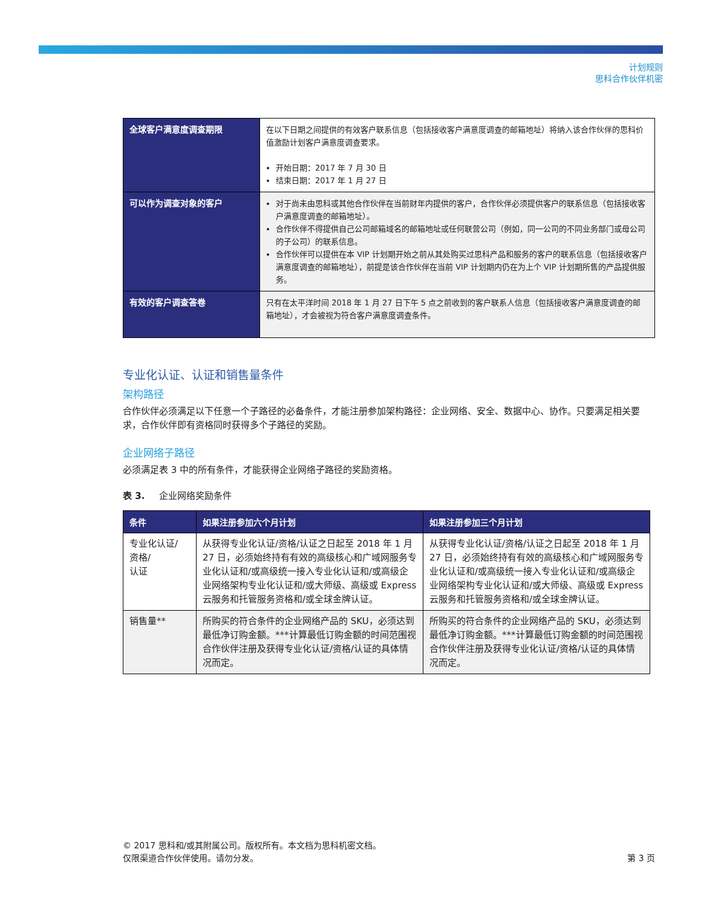计划规则
思科合作伙伴机密
| 全球客户满意度调查期限 | 在以下日期之间提供的有效客户联系信息（包括接收客户满意度调查的邮箱地址）将纳入该合作伙伴的思科价值激励计划客户满意度调查要求。 开始日期：2017 年 7 月 30 日 结束日期：2017 年 1 月 27 日 |
| 可以作为调查对象的客户 | 对于尚未由思科或其他合作伙伴在当前财年内提供的客户，合作伙伴必须提供客户的联系信息（包括接收客户满意度调查的邮箱地址）。 合作伙伴不得提供自己公司邮箱域名的邮箱地址或任何联营公司（例如，同一公司的不同业务部门或母公司的子公司）的联系信息。 合作伙伴可以提供在本 VIP 计划期开始之前从其处购买过思科产品和服务的客户的联系信息（包括接收客户满意度调查的邮箱地址），前提是该合作伙伴在当前 VIP 计划期内仍在为上个 VIP 计划期所售的产品提供服务。 |
| 有效的客户调查答卷 | 只有在太平洋时间 2018 年 1 月 27 日下午 5 点之前收到的客户联系人信息（包括接收客户满意度调查的邮箱地址），才会被视为符合客户满意度调查条件。 |
专业化认证、认证和销售量条件
架构路径
合作伙伴必须满足以下任意一个子路径的必备条件，才能注册参加架构路径：企业网络、安全、数据中心、协作。只要满足相关要求，合作伙伴即有资格同时获得多个子路径的奖励。
企业网络子路径
必须满足表 3 中的所有条件，才能获得企业网络子路径的奖励资格。
表 3. 企业网络奖励条件
| 条件 | 如果注册参加六个月计划 | 如果注册参加三个月计划 |
| --- | --- | --- |
| 专业化认证/ 资格/ 认证 | 从获得专业化认证/资格/认证之日起至 2018 年 1 月 27 日，必须始终持有有效的高级核心和广域网服务专业化认证和/或高级统一接入专业化认证和/或高级企业网络架构专业化认证和/或大师级、高级或 Express 云服务和托管服务资格和/或全球金牌认证。 | 从获得专业化认证/资格/认证之日起至 2018 年 1 月 27 日，必须始终持有有效的高级核心和广域网服务专业化认证和/或高级统一接入专业化认证和/或高级企业网络架构专业化认证和/或大师级、高级或 Express 云服务和托管服务资格和/或全球金牌认证。 |
| 销售量** | 所购买的符合条件的企业网络产品的 SKU，必须达到最低净订购金额。***计算最低订购金额的时间范围视合作伙伴注册及获得专业化认证/资格/认证的具体情况而定。 | 所购买的符合条件的企业网络产品的 SKU，必须达到最低净订购金额。***计算最低订购金额的时间范围视合作伙伴注册及获得专业化认证/资格/认证的具体情况而定。 |
© 2017 思科和/或其附属公司。版权所有。本文档为思科机密文档。
仅限渠道合作伙伴使用。请勿分发。
第 3 页